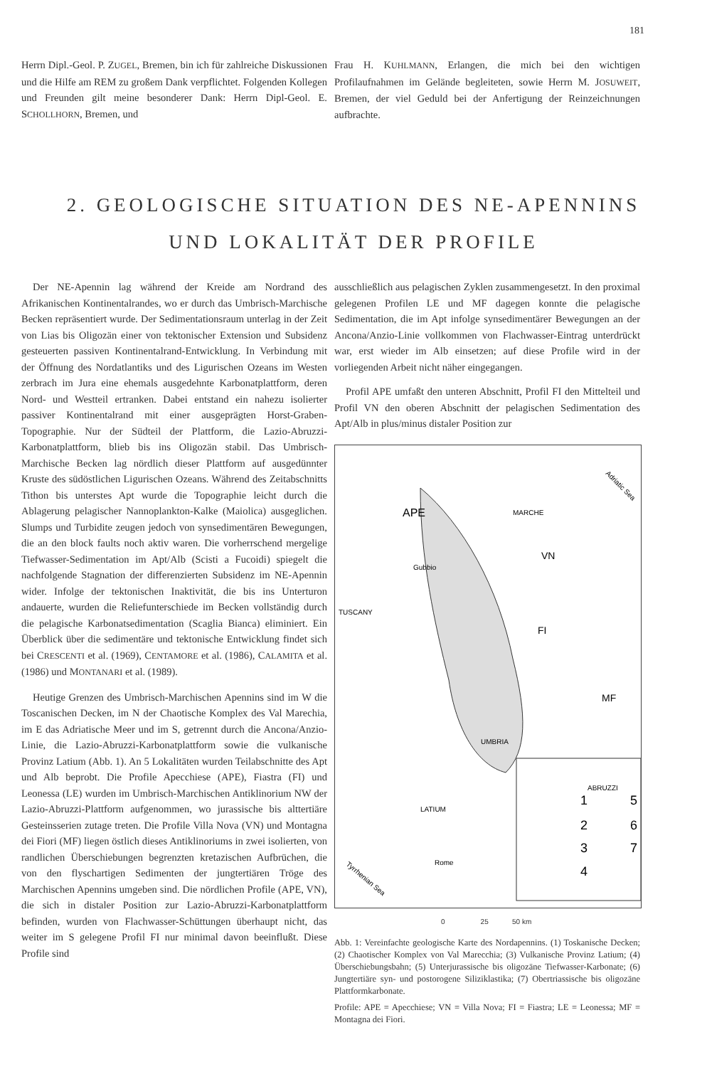181
Herrn Dipl.-Geol. P. ZUGEL, Bremen, bin ich für zahlreiche Diskussionen und die Hilfe am REM zu großem Dank verpflichtet. Folgenden Kollegen und Freunden gilt meine besonderer Dank: Herrn Dipl-Geol. E. SCHOLLHORN, Bremen, und
Frau H. KUHLMANN, Erlangen, die mich bei den wichtigen Profilaufnahmen im Gelände begleiteten, sowie Herrn M. JOSUWEIT, Bremen, der viel Geduld bei der Anfertigung der Reinzeichnungen aufbrachte.
2. GEOLOGISCHE SITUATION DES NE-APENNINS
UND LOKALITÄT DER PROFILE
Der NE-Apennin lag während der Kreide am Nordrand des Afrikanischen Kontinentalrandes, wo er durch das Umbrisch-Marchische Becken repräsentiert wurde. Der Sedimentationsraum unterlag in der Zeit von Lias bis Oligozän einer von tektonischer Extension und Subsidenz gesteuerten passiven Kontinentalrand-Entwicklung. In Verbindung mit der Öffnung des Nordatlantiks und des Ligurischen Ozeans im Westen zerbrach im Jura eine ehemals ausgedehnte Karbonatplattform, deren Nord- und Westteil ertranken. Dabei entstand ein nahezu isolierter passiver Kontinentalrand mit einer ausgeprägten Horst-Graben-Topographie. Nur der Südteil der Plattform, die Lazio-Abruzzi-Karbonatplattform, blieb bis ins Oligozän stabil. Das Umbrisch-Marchische Becken lag nördlich dieser Plattform auf ausgedünnter Kruste des südöstlichen Ligurischen Ozeans. Während des Zeitabschnitts Tithon bis unterstes Apt wurde die Topographie leicht durch die Ablagerung pelagischer Nannoplankton-Kalke (Maiolica) ausgeglichen. Slumps und Turbidite zeugen jedoch von synsedimentären Bewegungen, die an den block faults noch aktiv waren. Die vorherrschend mergelige Tiefwasser-Sedimentation im Apt/Alb (Scisti a Fucoidi) spiegelt die nachfolgende Stagnation der differenzierten Subsidenz im NE-Apennin wider. Infolge der tektonischen Inaktivität, die bis ins Unterturon andauerte, wurden die Reliefunterschiede im Becken vollständig durch die pelagische Karbonatsedimentation (Scaglia Bianca) eliminiert. Ein Überblick über die sedimentäre und tektonische Entwicklung findet sich bei CRESCENTI et al. (1969), CENTAMORE et al. (1986), CALAMITA et al. (1986) und MONTANARI et al. (1989).
Heutige Grenzen des Umbrisch-Marchischen Apennins sind im W die Toscanischen Decken, im N der Chaotische Komplex des Val Marechia, im E das Adriatische Meer und im S, getrennt durch die Ancona/Anzio-Linie, die Lazio-Abruzzi-Karbonatplattform sowie die vulkanische Provinz Latium (Abb. 1). An 5 Lokalitäten wurden Teilabschnitte des Apt und Alb beprobt. Die Profile Apecchiese (APE), Fiastra (FI) und Leonessa (LE) wurden im Umbrisch-Marchischen Antiklinorium NW der Lazio-Abruzzi-Plattform aufgenommen, wo jurassische bis alttertiäre Gesteinsserien zutage treten. Die Profile Villa Nova (VN) und Montagna dei Fiori (MF) liegen östlich dieses Antiklinoriums in zwei isolierten, von randlichen Überschiebungen begrenzten kretazischen Aufbrüchen, die von den flyschartigen Sedimenten der jungtertiären Tröge des Marchischen Apennins umgeben sind. Die nördlichen Profile (APE, VN), die sich in distaler Position zur Lazio-Abruzzi-Karbonatplattform befinden, wurden von Flachwasser-Schüttungen überhaupt nicht, das weiter im S gelegene Profil FI nur minimal davon beeinflußt. Diese Profile sind
ausschließlich aus pelagischen Zyklen zusammengesetzt. In den proximal gelegenen Profilen LE und MF dagegen konnte die pelagische Sedimentation, die im Apt infolge synsedimentärer Bewegungen an der Ancona/Anzio-Linie vollkommen von Flachwasser-Eintrag unterdrückt war, erst wieder im Alb einsetzen; auf diese Profile wird in der vorliegenden Arbeit nicht näher eingegangen.
Profil APE umfaßt den unteren Abschnitt, Profil FI den Mittelteil und Profil VN den oberen Abschnitt der pelagischen Sedimentation des Apt/Alb in plus/minus distaler Position zur
Adriatic Sea
APE
MARCHE
VN
Gubbio
TUSCANY
FI
MF
UMBRIA
ABRUZZI
LATIUM
Rome
Tyrrhenian Sea
1
5
2
6
3
7
4
0 25 50 km
Abb. 1: Vereinfachte geologische Karte des Nordapennins. (1) Toskanische Decken; (2) Chaotischer Komplex von Val Marecchia; (3) Vulkanische Provinz Latium; (4) Überschiebungsbahn; (5) Unterjurassische bis oligozäne Tiefwasser-Karbonate; (6) Jungtertiäre syn- und postorogene Siliziklastika; (7) Obertriassische bis oligozäne Plattformkarbonate.
Profile: APE = Apecchiese; VN = Villa Nova; FI = Fiastra; LE = Leonessa; MF = Montagna dei Fiori.